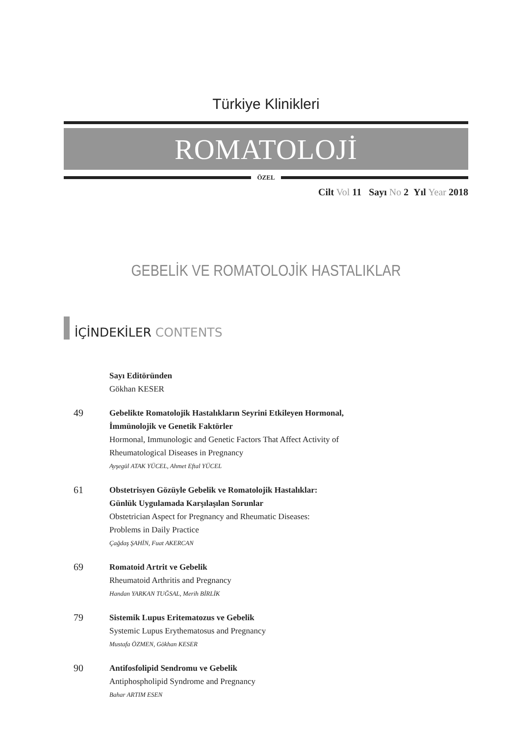Türkiye Klinikleri
ROMATOLOJİ
ÖZEL
Cilt Vol 11 Sayı No 2 Yıl Year 2018
GEBELİK VE ROMATOLOJİK HASTALIKLAR
İÇİNDEKİLER CONTENTS
Sayı Editöründen
Gökhan KESER
49
Gebelikte Romatolojik Hastalıkların Seyrini Etkileyen Hormonal,
İmmünolojik ve Genetik Faktörler
Hormonal, Immunologic and Genetic Factors That Affect Activity of
Rheumatological Diseases in Pregnancy
Ayşegül ATAK YÜCEL, Ahmet Eftal YÜCEL
61
Obstetrisyen Gözüyle Gebelik ve Romatolojik Hastalıklar:
Günlük Uygulamada Karşılaşılan Sorunlar
Obstetrician Aspect for Pregnancy and Rheumatic Diseases:
Problems in Daily Practice
Çağdaş ŞAHİN, Fuat AKERCAN
69
Romatoid Artrit ve Gebelik
Rheumatoid Arthritis and Pregnancy
Handan YARKAN TUĞSAL, Merih BİRLİK
79
Sistemik Lupus Eritematozus ve Gebelik
Systemic Lupus Erythematosus and Pregnancy
Mustafa ÖZMEN, Gökhan KESER
90
Antifosfolipid Sendromu ve Gebelik
Antiphospholipid Syndrome and Pregnancy
Bahar ARTIM ESEN